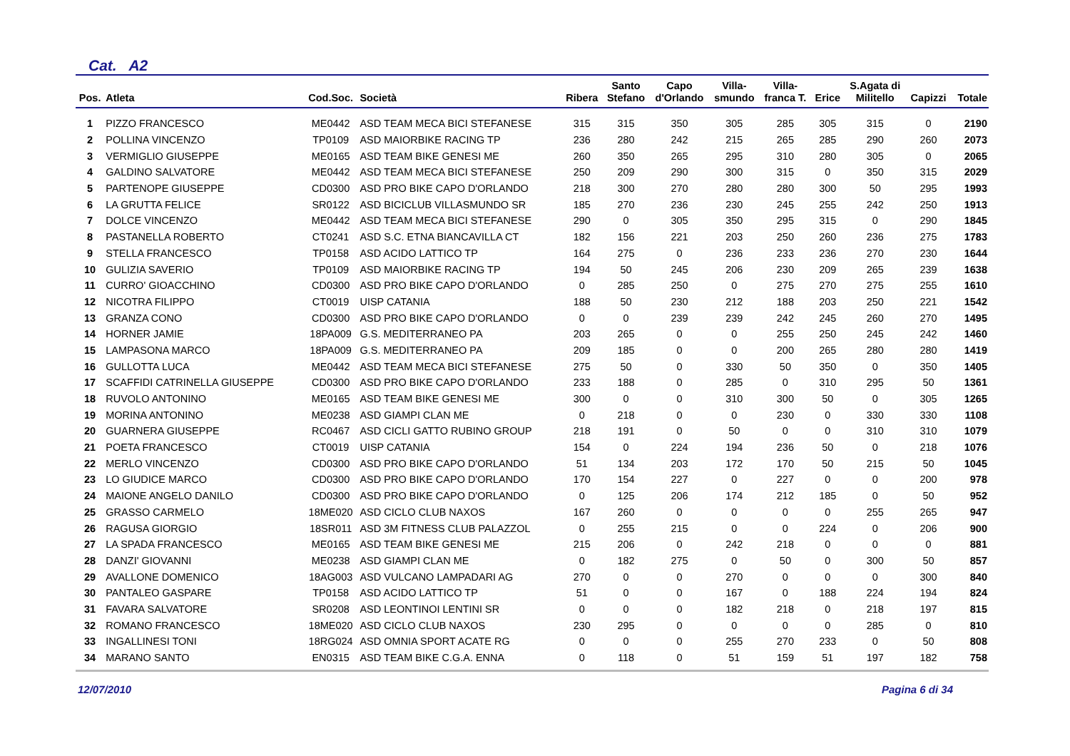Cat. A2
| Pos. | Atleta | Cod.Soc. | Società | Ribera | Santo Stefano | Capo d'Orlando | Villa- smundo | Villa- franca T. | Erice | S.Agata di Militello | Capizzi | Totale |
| --- | --- | --- | --- | --- | --- | --- | --- | --- | --- | --- | --- | --- |
| 1 | PIZZO FRANCESCO | ME0442 | ASD TEAM MECA BICI STEFANESE | 315 | 315 | 350 | 305 | 285 | 305 | 315 | 0 | 2190 |
| 2 | POLLINA VINCENZO | TP0109 | ASD MAIORBIKE RACING TP | 236 | 280 | 242 | 215 | 265 | 285 | 290 | 260 | 2073 |
| 3 | VERMIGLIO GIUSEPPE | ME0165 | ASD TEAM BIKE GENESI ME | 260 | 350 | 265 | 295 | 310 | 280 | 305 | 0 | 2065 |
| 4 | GALDINO SALVATORE | ME0442 | ASD TEAM MECA BICI STEFANESE | 250 | 209 | 290 | 300 | 315 | 0 | 350 | 315 | 2029 |
| 5 | PARTENOPE GIUSEPPE | CD0300 | ASD PRO BIKE CAPO D'ORLANDO | 218 | 300 | 270 | 280 | 280 | 300 | 50 | 295 | 1993 |
| 6 | LA GRUTTA FELICE | SR0122 | ASD BICICLUB VILLASMUNDO SR | 185 | 270 | 236 | 230 | 245 | 255 | 242 | 250 | 1913 |
| 7 | DOLCE VINCENZO | ME0442 | ASD TEAM MECA BICI STEFANESE | 290 | 0 | 305 | 350 | 295 | 315 | 0 | 290 | 1845 |
| 8 | PASTANELLA ROBERTO | CT0241 | ASD S.C. ETNA BIANCAVILLA CT | 182 | 156 | 221 | 203 | 250 | 260 | 236 | 275 | 1783 |
| 9 | STELLA FRANCESCO | TP0158 | ASD ACIDO LATTICO TP | 164 | 275 | 0 | 236 | 233 | 236 | 270 | 230 | 1644 |
| 10 | GULIZIA SAVERIO | TP0109 | ASD MAIORBIKE RACING TP | 194 | 50 | 245 | 206 | 230 | 209 | 265 | 239 | 1638 |
| 11 | CURRO' GIOACCHINO | CD0300 | ASD PRO BIKE CAPO D'ORLANDO | 0 | 285 | 250 | 0 | 275 | 270 | 275 | 255 | 1610 |
| 12 | NICOTRA FILIPPO | CT0019 | UISP CATANIA | 188 | 50 | 230 | 212 | 188 | 203 | 250 | 221 | 1542 |
| 13 | GRANZA CONO | CD0300 | ASD PRO BIKE CAPO D'ORLANDO | 0 | 0 | 239 | 239 | 242 | 245 | 260 | 270 | 1495 |
| 14 | HORNER JAMIE | 18PA009 | G.S. MEDITERRANEO PA | 203 | 265 | 0 | 0 | 255 | 250 | 245 | 242 | 1460 |
| 15 | LAMPASONA MARCO | 18PA009 | G.S. MEDITERRANEO PA | 209 | 185 | 0 | 0 | 200 | 265 | 280 | 280 | 1419 |
| 16 | GULLOTTA LUCA | ME0442 | ASD TEAM MECA BICI STEFANESE | 275 | 50 | 0 | 330 | 50 | 350 | 0 | 350 | 1405 |
| 17 | SCAFFIDI CATRINELLA GIUSEPPE | CD0300 | ASD PRO BIKE CAPO D'ORLANDO | 233 | 188 | 0 | 285 | 0 | 310 | 295 | 50 | 1361 |
| 18 | RUVOLO ANTONINO | ME0165 | ASD TEAM BIKE GENESI ME | 300 | 0 | 0 | 310 | 300 | 50 | 0 | 305 | 1265 |
| 19 | MORINA ANTONINO | ME0238 | ASD GIAMPI CLAN ME | 0 | 218 | 0 | 0 | 230 | 0 | 330 | 330 | 1108 |
| 20 | GUARNERA GIUSEPPE | RC0467 | ASD CICLI GATTO RUBINO GROUP | 218 | 191 | 0 | 50 | 0 | 0 | 310 | 310 | 1079 |
| 21 | POETA FRANCESCO | CT0019 | UISP CATANIA | 154 | 0 | 224 | 194 | 236 | 50 | 0 | 218 | 1076 |
| 22 | MERLO VINCENZO | CD0300 | ASD PRO BIKE CAPO D'ORLANDO | 51 | 134 | 203 | 172 | 170 | 50 | 215 | 50 | 1045 |
| 23 | LO GIUDICE MARCO | CD0300 | ASD PRO BIKE CAPO D'ORLANDO | 170 | 154 | 227 | 0 | 227 | 0 | 0 | 200 | 978 |
| 24 | MAIONE ANGELO DANILO | CD0300 | ASD PRO BIKE CAPO D'ORLANDO | 0 | 125 | 206 | 174 | 212 | 185 | 0 | 50 | 952 |
| 25 | GRASSO CARMELO | 18ME020 | ASD CICLO CLUB NAXOS | 167 | 260 | 0 | 0 | 0 | 0 | 255 | 265 | 947 |
| 26 | RAGUSA GIORGIO | 18SR011 | ASD 3M FITNESS CLUB PALAZZOL | 0 | 255 | 215 | 0 | 0 | 224 | 0 | 206 | 900 |
| 27 | LA SPADA FRANCESCO | ME0165 | ASD TEAM BIKE GENESI ME | 215 | 206 | 0 | 242 | 218 | 0 | 0 | 0 | 881 |
| 28 | DANZI' GIOVANNI | ME0238 | ASD GIAMPI CLAN ME | 0 | 182 | 275 | 0 | 50 | 0 | 300 | 50 | 857 |
| 29 | AVALLONE DOMENICO | 18AG003 | ASD VULCANO LAMPADARI AG | 270 | 0 | 0 | 270 | 0 | 0 | 0 | 300 | 840 |
| 30 | PANTALEO GASPARE | TP0158 | ASD ACIDO LATTICO TP | 51 | 0 | 0 | 167 | 0 | 188 | 224 | 194 | 824 |
| 31 | FAVARA SALVATORE | SR0208 | ASD LEONTINOI LENTINI SR | 0 | 0 | 0 | 182 | 218 | 0 | 218 | 197 | 815 |
| 32 | ROMANO FRANCESCO | 18ME020 | ASD CICLO CLUB NAXOS | 230 | 295 | 0 | 0 | 0 | 0 | 285 | 0 | 810 |
| 33 | INGALLINESI TONI | 18RG024 | ASD OMNIA SPORT ACATE RG | 0 | 0 | 0 | 255 | 270 | 233 | 0 | 50 | 808 |
| 34 | MARANO SANTO | EN0315 | ASD TEAM BIKE C.G.A. ENNA | 0 | 118 | 0 | 51 | 159 | 51 | 197 | 182 | 758 |
12/07/2010 Pagina 6 di 34